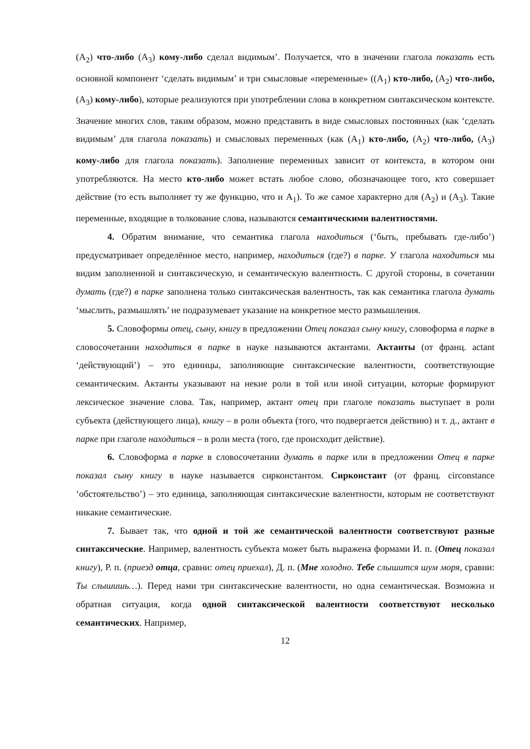(A<sub>2</sub>) что-либо (A<sub>3</sub>) кому-либо сделал видимым’. Получается, что в значении глагола показать есть основной компонент ‘сделать видимым’ и три смысловые «переменные» ((A<sub>1</sub>) кто-либо, (A<sub>2</sub>) что-либо, (A<sub>3</sub>) кому-либо), которые реализуются при употреблении слова в конкретном синтаксическом контексте. Значение многих слов, таким образом, можно представить в виде смысловых постоянных (как ‘сделать видимым’ для глагола показать) и смысловых переменных (как (A<sub>1</sub>) кто-либо, (A<sub>2</sub>) что-либо, (A<sub>3</sub>) кому-либо для глагола показать). Заполнение переменных зависит от контекста, в котором они употребляются. На место кто-либо может встать любое слово, обозначающее того, кто совершает действие (то есть выполняет ту же функцию, что и A<sub>1</sub>). То же самое характерно для (A<sub>2</sub>) и (A<sub>3</sub>). Такие переменные, входящие в толкование слова, называются семантическими валентностями.
4. Обратим внимание, что семантика глагола находиться (‘быть, пребывать где-либо’) предусматривает определённое место, например, находиться (где?) в парке. У глагола находиться мы видим заполненной и синтаксическую, и семантическую валентность. С другой стороны, в сочетании думать (где?) в парке заполнена только синтаксическая валентность, так как семантика глагола думать ‘мыслить, размышлять’ не подразумевает указание на конкретное место размышления.
5. Словоформы отец, сыну, книгу в предложении Отец показал сыну книгу, словоформа в парке в словосочетании находиться в парке в науке называются актантами. Актанты (от франц. actant ‘действующий’) – это единицы, заполняющие синтаксические валентности, соответствующие семантическим. Актанты указывают на некие роли в той или иной ситуации, которые формируют лексическое значение слова. Так, например, актант отец при глаголе показать выступает в роли субъекта (действующего лица), книгу – в роли объекта (того, что подвергается действию) и т. д., актант в парке при глаголе находиться – в роли места (того, где происходит действие).
6. Словоформа в парке в словосочетании думать в парке или в предложении Отец в парке показал сыну книгу в науке называется сирконстантом. Сирконстант (от франц. circonstance ‘обстоятельство’) – это единица, заполняющая синтаксические валентности, которым не соответствуют никакие семантические.
7. Бывает так, что одной и той же семантической валентности соответствуют разные синтаксические. Например, валентность субъекта может быть выражена формами И. п. (Отец показал книгу), Р. п. (приезд отца, сравни: отец приехал), Д. п. (Мне холодно. Тебе слышится шум моря, сравни: Ты слышишь…). Перед нами три синтаксические валентности, но одна семантическая. Возможна и обратная ситуация, когда одной синтаксической валентности соответствуют несколько семантических. Например,
12